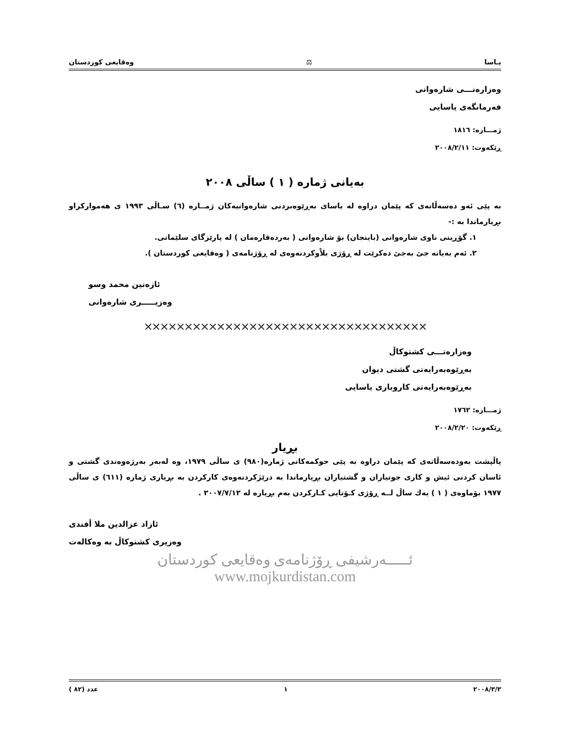یـاسا ⚖ وەقایعی كوردستان
وەزارەتـــی شارەوانی
فەرمانگەی یاسایی
ژمـــارە: ١٨١٦
ڕێكەوت: ٢٠٠٨/٢/١١
بەیانی ژمارە ( ١ ) ساڵی ٢٠٠٨
بە پێی ئەو دەسەڵاتەی كە پێمان دراوە لە یاسای بەڕێوەبردنی شارەوانیەكان ژمــارە (٦) سـاڵی ١٩٩٣ ی هەموارکراو بڕیارماندا بە :-
١. گۆڕینی ناوی شارەوانی (باینجان) بۆ شارەوانی ( بەردەقارەمان ) لە پارێزگای سلێمانی.
٢. ئەم بەیانە جێ بەجێ دەكرێت لە ڕۆژی بلاْوكردنەوەی لە ڕۆژنامەی ( وەقایعی كوردستان ).
ئازەنین محمد وسو
وەزیـــــری شارەوانی
✕✕✕✕✕✕✕✕✕✕✕✕✕✕✕✕✕✕✕✕✕✕✕✕✕✕✕✕✕✕✕✕✕✕✕
وەزارەتـــی كشتوكاڵ
بەڕێوەبەرایەتی گشتی دیوان
بەڕێوەبەرایەتی كاروباری یاسایی
ژمـــارە: ١٧٦٢
ڕێكەوت: ٢٠٠٨/٢/٢٠
بڕیار
پاڵپشت بەودەسەڵاتەی كە پێمان دراوە بە پێی حوكمەكانی ژمارە(٩٨٠) ی ساڵی ١٩٧٩، وە لەبەر بەرژەوەندی گشتی و ئاسان كردنی ئیش و كاری جوتیاران و گشتیاران بڕیارماندا بە درێژكردنەوەی كاركردن بە بڕیاری ژمارە (٦١١) ی ساڵی ١٩٧٧ بۆماوەی ( ١ ) یەك ساڵ لــە ڕۆژی كـۆتایی كـاركردن بەم بڕیارە لە ٢٠٠٧/٧/١٢ .
ئازاد عزالدین ملا أفندی
وەزیری كشتوكاڵ بە وەكالەت
ئـــــەرشیفی ڕۆژنامەی وەقایعی كوردستان
www.mojkurdistan.com
٢٠٠٨/٣/٣ ١ عدد (٨٢ )